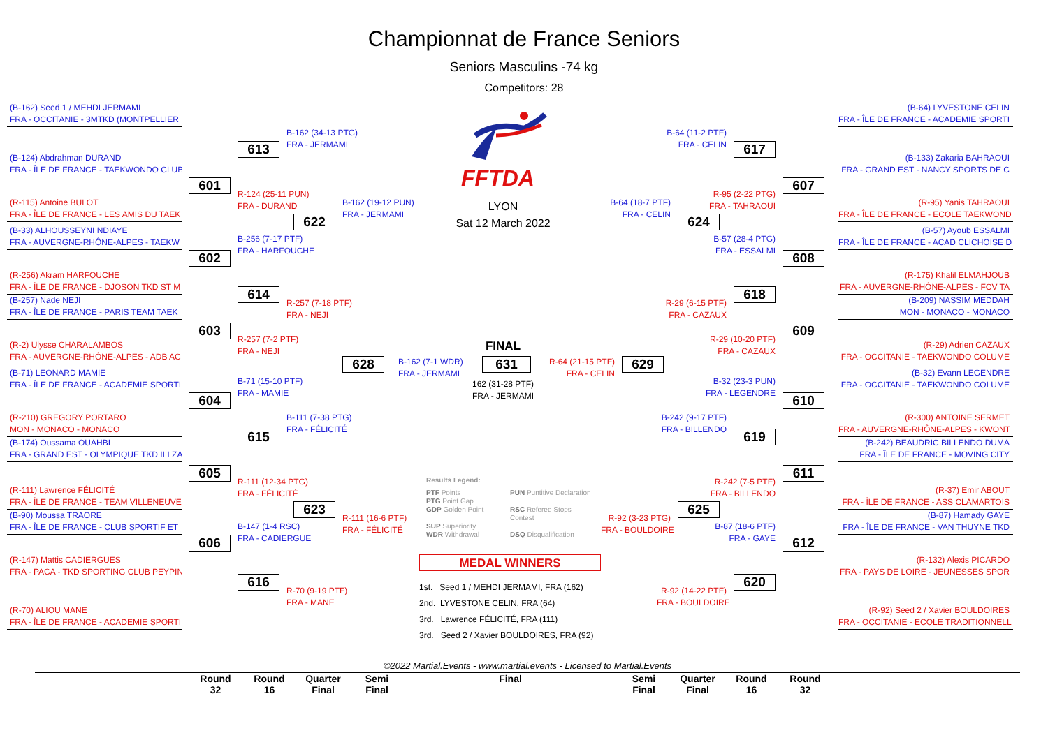Championnat de France Seniors
Seniors Masculins -74 kg
Competitors: 28
(B-162) Seed 1 / MEHDI JERMAMI
FRA - OCCITANIE - 3MTKD (MONTPELLIER
613
B-162 (34-13 PTG)
FRA - JERMAMI
(B-124) Abdrahman DURAND
FRA - ÎLE DE FRANCE - TAEKWONDO CLUB
601
R-124 (25-11 PUN)
FRA - DURAND
(R-115) Antoine BULOT
FRA - ÎLE DE FRANCE - LES AMIS DU TAEK
B-162 (19-12 PUN)
FRA - JERMAMI
622
(B-33) ALHOUSSEYNI NDIAYE
FRA - AUVERGNE-RHÔNE-ALPES - TAEKW
B-256 (7-17 PTF)
FRA - HARFOUCHE
602
(R-256) Akram HARFOUCHE
FRA - ÎLE DE FRANCE - DJOSON TKD ST M
614
(B-257) Nade NEJI
FRA - ÎLE DE FRANCE - PARIS TEAM TAEK
R-257 (7-18 PTF)
FRA - NEJI
603
R-257 (7-2 PTF)
FRA - NEJI
(R-2) Ulysse CHARALAMBOS
FRA - AUVERGNE-RHÔNE-ALPES - ADB AC
628
B-162 (7-1 WDR)
FRA - JERMAMI
(B-71) LEONARD MAMIE
FRA - ÎLE DE FRANCE - ACADEMIE SPORTI
B-71 (15-10 PTF)
FRA - MAMIE
604
(R-210) GREGORY PORTARO
MON - MONACO - MONACO
B-111 (7-38 PTG)
FRA - FÉLICITÉ
615
(B-174) Oussama OUAHBI
FRA - GRAND EST - OLYMPIQUE TKD ILLZA
605
R-111 (12-34 PTG)
FRA - FÉLICITÉ
(R-111) Lawrence FÉLICITÉ
FRA - ÎLE DE FRANCE - TEAM VILLENEUVE
623
(B-90) Moussa TRAORE
FRA - ÎLE DE FRANCE - CLUB SPORTIF ET
R-111 (16-6 PTF)
FRA - FÉLICITÉ
B-147 (1-4 RSC)
FRA - CADIERGUE
606
(R-147) Mattis CADIERGUES
FRA - PACA - TKD SPORTING CLUB PEYPIN
616
R-70 (9-19 PTF)
FRA - MANE
(R-70) ALIOU MANE
FRA - ÎLE DE FRANCE - ACADEMIE SPORTI
FFTDA
LYON
Sat 12 March 2022
FINAL
631
162 (31-28 PTF)
FRA - JERMAMI
Results Legend:
PTF Points
PUN Puntitive Declaration
PTG Point Gap
GDP Golden Point
RSC Referee Stops Contest
SUP Superiority
WDR Withdrawal
DSQ Disqualification
MEDAL WINNERS
1st. Seed 1 / MEHDI JERMAMI, FRA (162)
2nd. LYVESTONE CELIN, FRA (64)
3rd. Lawrence FÉLICITÉ, FRA (111)
3rd. Seed 2 / Xavier BOULDOIRES, FRA (92)
(B-64) LYVESTONE CELIN
FRA - ÎLE DE FRANCE - ACADEMIE SPORTI
B-64 (11-2 PTF)
FRA - CELIN
617
(B-133) Zakaria BAHRAOUI
FRA - GRAND EST - NANCY SPORTS DE C
607
R-95 (2-22 PTG)
FRA - TAHRAOUI
B-64 (18-7 PTF)
FRA - CELIN
(R-95) Yanis TAHRAOUI
FRA - ÎLE DE FRANCE - ECOLE TAEKWOND
624
(B-57) Ayoub ESSALMI
FRA - ÎLE DE FRANCE - ACAD CLICHOISE D
B-57 (28-4 PTG)
FRA - ESSALMI
608
(R-175) Khalil ELMAHJOUB
FRA - AUVERGNE-RHÔNE-ALPES - FCV TA
618
(B-209) NASSIM MEDDAH
MON - MONACO - MONACO
R-29 (6-15 PTF)
FRA - CAZAUX
609
R-29 (10-20 PTF)
FRA - CAZAUX
(R-29) Adrien CAZAUX
FRA - OCCITANIE - TAEKWONDO COLUME
R-64 (21-15 PTF)
FRA - CELIN
629
(B-32) Evann LEGENDRE
FRA - OCCITANIE - TAEKWONDO COLUME
B-32 (23-3 PUN)
FRA - LEGENDRE
610
B-242 (9-17 PTF)
FRA - BILLENDO
(R-300) ANTOINE SERMET
FRA - AUVERGNE-RHÔNE-ALPES - KWONT
619
(B-242) BEAUDRIC BILLENDO DUMA
FRA - ÎLE DE FRANCE - MOVING CITY
611
R-242 (7-5 PTF)
FRA - BILLENDO
(R-37) Emir ABOUT
FRA - ÎLE DE FRANCE - ASS CLAMARTOIS
625
(B-87) Hamady GAYE
FRA - ÎLE DE FRANCE - VAN THUYNE TKD
R-92 (3-23 PTG)
FRA - BOULDOIRE
B-87 (18-6 PTF)
FRA - GAYE
612
(R-132) Alexis PICARDO
FRA - PAYS DE LOIRE - JEUNESSES SPOR
620
R-92 (14-22 PTF)
FRA - BOULDOIRE
(R-92) Seed 2 / Xavier BOULDOIRES
FRA - OCCITANIE - ECOLE TRADITIONNELL
©2022 Martial.Events - www.martial.events - Licensed to Martial.Events
Round
32
Round
16
Quarter
Final
Semi
Final
Final Semi
Final
Quarter
Final
Round
16
Round
32